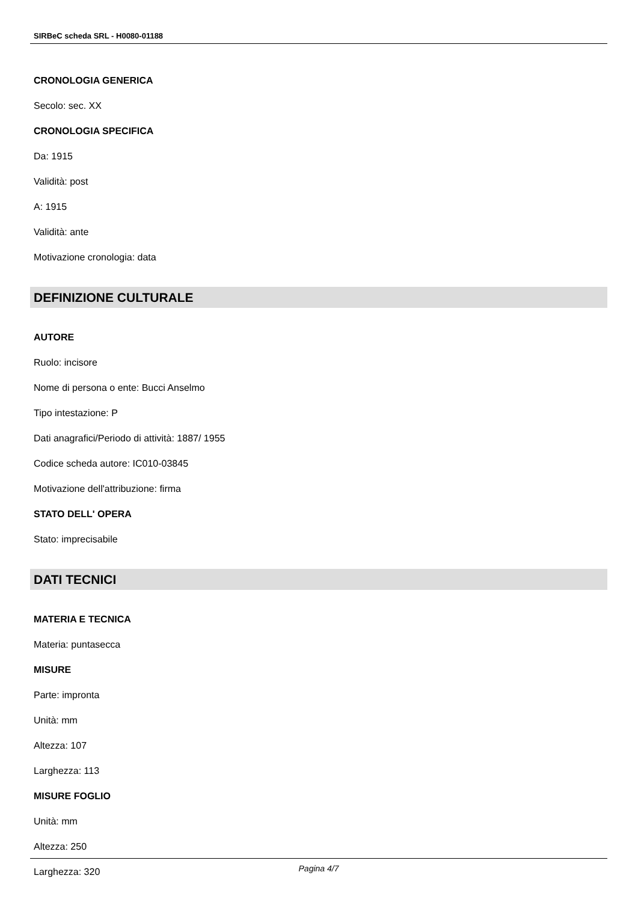SIRBeC scheda SRL - H0080-01188
CRONOLOGIA GENERICA
Secolo: sec. XX
CRONOLOGIA SPECIFICA
Da: 1915
Validità: post
A: 1915
Validità: ante
Motivazione cronologia: data
DEFINIZIONE CULTURALE
AUTORE
Ruolo: incisore
Nome di persona o ente: Bucci Anselmo
Tipo intestazione: P
Dati anagrafici/Periodo di attività: 1887/ 1955
Codice scheda autore: IC010-03845
Motivazione dell'attribuzione: firma
STATO DELL' OPERA
Stato: imprecisabile
DATI TECNICI
MATERIA E TECNICA
Materia: puntasecca
MISURE
Parte: impronta
Unità: mm
Altezza: 107
Larghezza: 113
MISURE FOGLIO
Unità: mm
Altezza: 250
Larghezza: 320
Pagina 4/7